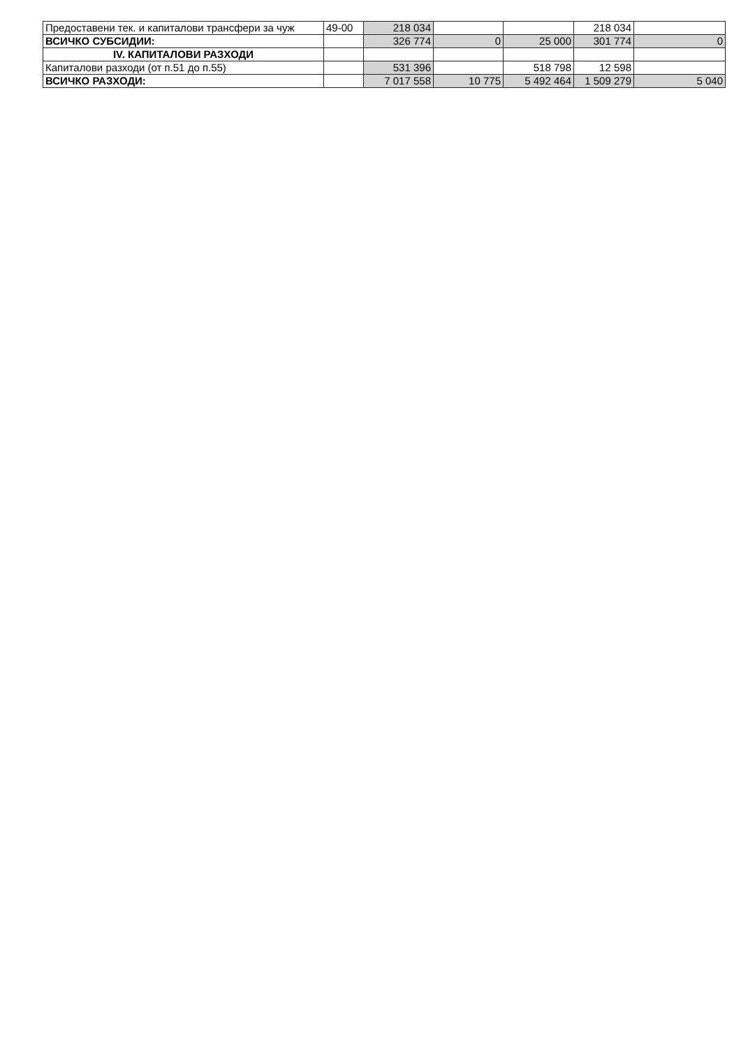| Предоставени тек. и капиталови трансфери за чуж | 49-00 | 218 034 | | | 218 034 | |
| ВСИЧКО СУБСИДИИ: | | 326 774 | 0 | 25 000 | 301 774 | 0 |
| IV. КАПИТАЛОВИ РАЗХОДИ | | | | | | |
| Капиталови разходи (от п.51 до п.55) | | 531 396 | | 518 798 | 12 598 | |
| ВСИЧКО РАЗХОДИ: | | 7 017 558 | 10 775 | 5 492 464 | 1 509 279 | 5 040 |